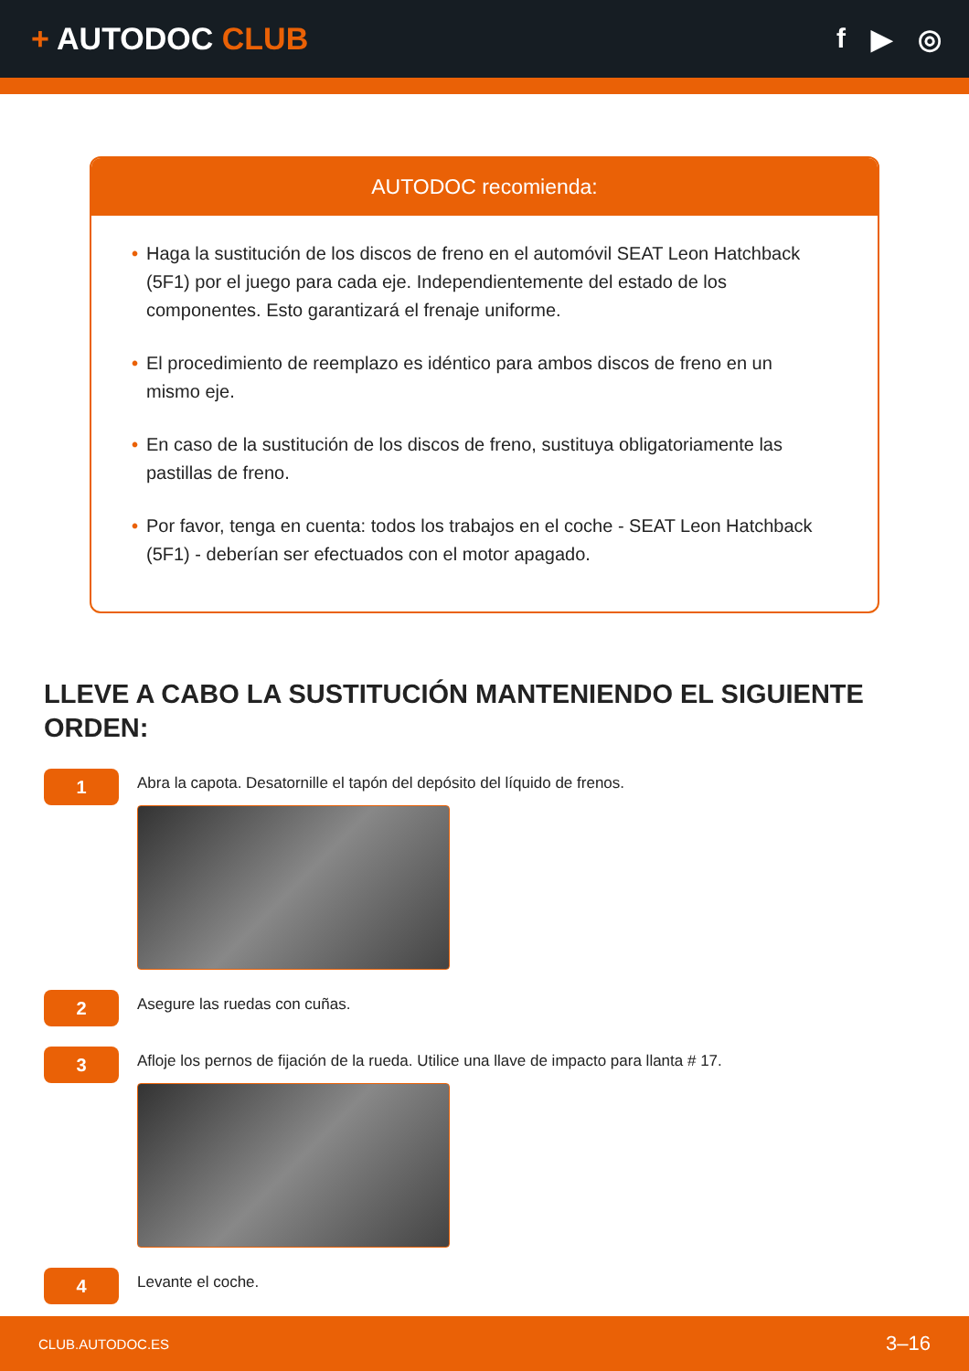+ AUTODOC CLUB f ▶ ◎
AUTODOC recomienda:
• Haga la sustitución de los discos de freno en el automóvil SEAT Leon Hatchback (5F1) por el juego para cada eje. Independientemente del estado de los componentes. Esto garantizará el frenaje uniforme.
• El procedimiento de reemplazo es idéntico para ambos discos de freno en un mismo eje.
• En caso de la sustitución de los discos de freno, sustituya obligatoriamente las pastillas de freno.
• Por favor, tenga en cuenta: todos los trabajos en el coche - SEAT Leon Hatchback (5F1) - deberían ser efectuados con el motor apagado.
LLEVE A CABO LA SUSTITUCIÓN MANTENIENDO EL SIGUIENTE ORDEN:
1
Abra la capota. Desatornille el tapón del depósito del líquido de frenos.
2
Asegure las ruedas con cuñas.
3
Afloje los pernos de fijación de la rueda. Utilice una llave de impacto para llanta # 17.
4
Levante el coche.
CLUB.AUTODOC.ES 3–16